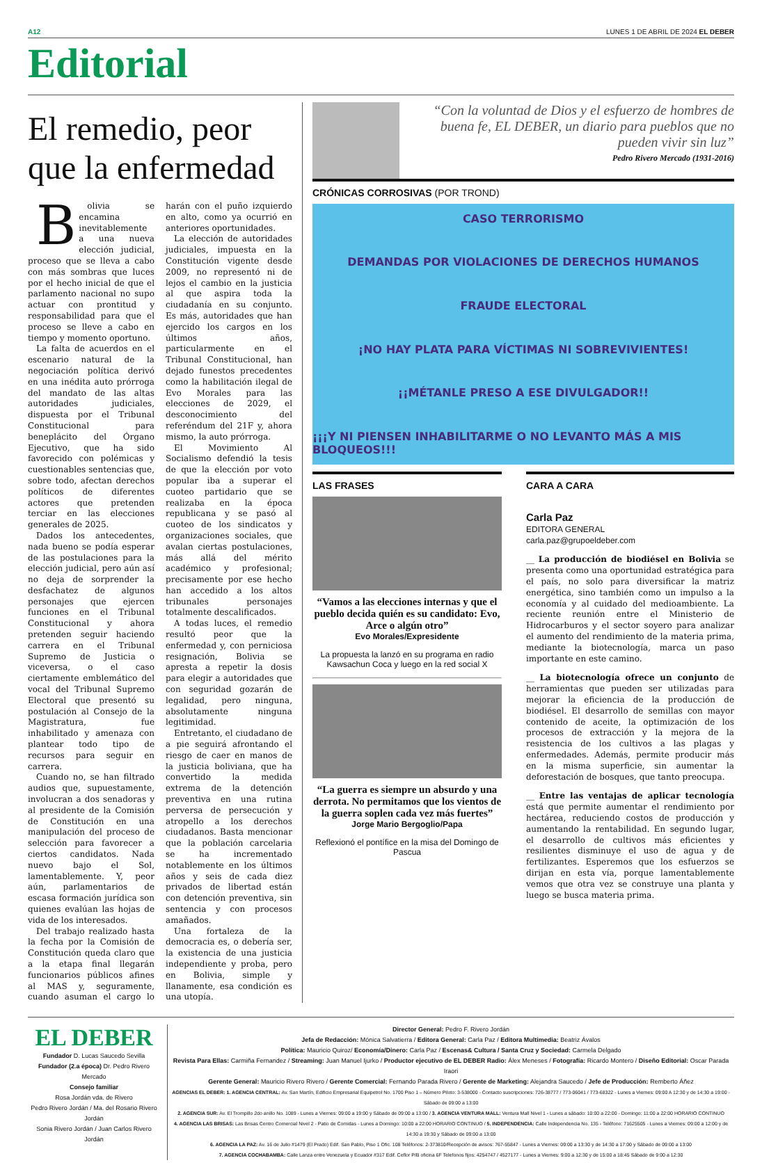A12 LUNES 1 DE ABRIL DE 2024 EL DEBER
Editorial
El remedio, peor que la enfermedad
Bolivia se encamina inevitablemente a una nueva elección judicial, proceso que se lleva a cabo con más sombras que luces por el hecho inicial de que el parlamento nacional no supo actuar con prontitud y responsabilidad para que el proceso se lleve a cabo en tiempo y momento oportuno.
La falta de acuerdos en el escenario natural de la negociación política derivó en una inédita auto prórroga del mandato de las altas autoridades judiciales, dispuesta por el Tribunal Constitucional para beneplácito del Órgano Ejecutivo, que ha sido favorecido con polémicas y cuestionables sentencias que, sobre todo, afectan derechos políticos de diferentes actores que pretenden terciar en las elecciones generales de 2025.
Dados los antecedentes, nada bueno se podía esperar de las postulaciones para la elección judicial, pero aún así no deja de sorprender la desfachatez de algunos personajes que ejercen funciones en el Tribunal Constitucional y ahora pretenden seguir haciendo carrera en el Tribunal Supremo de Justicia o viceversa, o el caso ciertamente emblemático del vocal del Tribunal Supremo Electoral que presentó su postulación al Consejo de la Magistratura, fue inhabilitado y amenaza con plantear todo tipo de recursos para seguir en carrera.
Cuando no, se han filtrado audios que, supuestamente, involucran a dos senadoras y al presidente de la Comisión de Constitución en una manipulación del proceso de selección para favorecer a ciertos candidatos. Nada nuevo bajo el Sol, lamentablemente. Y, peor aún, parlamentarios de escasa formación jurídica son quienes evalúan las hojas de vida de los interesados.
Del trabajo realizado hasta la fecha por la Comisión de Constitución queda claro que a la etapa final llegarán funcionarios públicos afines al MAS y, seguramente, cuando asuman el cargo lo harán con el puño izquierdo en alto, como ya ocurrió en anteriores oportunidades.
La elección de autoridades judiciales, impuesta en la Constitución vigente desde 2009, no representó ni de lejos el cambio en la justicia al que aspira toda la ciudadanía en su conjunto. Es más, autoridades que han ejercido los cargos en los últimos años, particularmente en el Tribunal Constitucional, han dejado funestos precedentes como la habilitación ilegal de Evo Morales para las elecciones de 2029, el desconocimiento del referéndum del 21F y, ahora mismo, la auto prórroga.
El Movimiento Al Socialismo defendió la tesis de que la elección por voto popular iba a superar el cuoteo partidario que se realizaba en la época republicana y se pasó al cuoteo de los sindicatos y organizaciones sociales, que avalan ciertas postulaciones, más allá del mérito académico y profesional; precisamente por ese hecho han accedido a los altos tribunales personajes totalmente descalificados.
A todas luces, el remedio resultó peor que la enfermedad y, con perniciosa resignación, Bolivia se apresta a repetir la dosis para elegir a autoridades que con seguridad gozarán de legalidad, pero ninguna, absolutamente ninguna legitimidad.
Entretanto, el ciudadano de a pie seguirá afrontando el riesgo de caer en manos de la justicia boliviana, que ha convertido la medida extrema de la detención preventiva en una rutina perversa de persecución y atropello a los derechos ciudadanos. Basta mencionar que la población carcelaria se ha incrementado notablemente en los últimos años y seis de cada diez privados de libertad están con detención preventiva, sin sentencia y con procesos amañados.
Una fortaleza de la democracia es, o debería ser, la existencia de una justicia independiente y proba, pero en Bolivia, simple y llanamente, esa condición es una utopía.
“Con la voluntad de Dios y el esfuerzo de hombres de buena fe, EL DEBER, un diario para pueblos que no pueden vivir sin luz”
Pedro Rivero Mercado (1931-2016)
CRÓNICAS CORROSIVAS (POR TROND)
CASO TERRORISMO DEMANDAS POR VIOLACIONES DE DERECHOS HUMANOS FRAUDE ELECTORAL ¡NO HAY PLATA PARA VÍCTIMAS NI SOBREVIVIENTES! ¡¡MÉTANLE PRESO A ESE DIVULGADOR!! ¡¡¡Y NI PIENSEN INHABILITARME O NO LEVANTO MÁS A MIS BLOQUEOS!!!
LAS FRASES
“Vamos a las elecciones internas y que el pueblo decida quién es su candidato: Evo, Arce o algún otro”
Evo Morales/Expresidente
La propuesta la lanzó en su programa en radio Kawsachun Coca y luego en la red social X
“La guerra es siempre un absurdo y una derrota. No permitamos que los vientos de la guerra soplen cada vez más fuertes”
Jorge Mario Bergoglio/Papa
Reflexionó el pontífice en la misa del Domingo de Pascua
CARA A CARA
Carla Paz
EDITORA GENERAL
carla.paz@grupoeldeber.com
__ La producción de biodiésel en Bolivia se presenta como una oportunidad estratégica para el país, no solo para diversificar la matriz energética, sino también como un impulso a la economía y al cuidado del medioambiente. La reciente reunión entre el Ministerio de Hidrocarburos y el sector soyero para analizar el aumento del rendimiento de la materia prima, mediante la biotecnología, marca un paso importante en este camino.
__ La biotecnología ofrece un conjunto de herramientas que pueden ser utilizadas para mejorar la eficiencia de la producción de biodiésel. El desarrollo de semillas con mayor contenido de aceite, la optimización de los procesos de extracción y la mejora de la resistencia de los cultivos a las plagas y enfermedades. Además, permite producir más en la misma superficie, sin aumentar la deforestación de bosques, que tanto preocupa.
__ Entre las ventajas de aplicar tecnología está que permite aumentar el rendimiento por hectárea, reduciendo costos de producción y aumentando la rentabilidad. En segundo lugar, el desarrollo de cultivos más eficientes y resilientes disminuye el uso de agua y de fertilizantes. Esperemos que los esfuerzos se dirijan en esta vía, porque lamentablemente vemos que otra vez se construye una planta y luego se busca materia prima.
EL DEBER
Fundador D. Lucas Saucedo Sevilla
Fundador (2.a época) Dr. Pedro Rivero Mercado
Consejo familiar
Rosa Jordán vda. de Rivero
Pedro Rivero Jordán / Ma. del Rosario Rivero Jordán
Sonia Rivero Jordán / Juan Carlos Rivero Jordán
Director General: Pedro F. Rivero Jordán
Jefa de Redacción: Mónica Salvatierra / Editora General: Carla Paz / Editora Multimedia: Beatriz Ávalos
Política: Mauricio Quiroz/ Economía/Dinero: Carla Paz / Escenas& Cultura / Santa Cruz y Sociedad: Carmela Delgado
Revista Para Ellas: Carmiña Fernandez / Streaming: Juan Manuel Ijurko / Productor ejecutivo de EL DEBER Radio: Álex Meneses / Fotografía: Ricardo Montero / Diseño Editorial: Oscar Parada Iraori
Gerente General: Mauricio Rivero Rivero / Gerente Comercial: Fernando Parada Rivero / Gerente de Marketing: Alejandra Saucedo / Jefe de Producción: Remberto Áñez
AGENCIAS EL DEBER: 1. AGENCIA CENTRAL: Av. San Martín, Edificio Empresarial Equipetrol No. 1700 Piso 1 – Número Piloto: 3-538000 - Contacto suscripciones: 726-38777 / 773-06041 / 773-68322 - Lunes a Viernes: 09:00 A 12:30 y de 14:30 a 19:00 - Sábado de 09:00 a 13:00
2. AGENCIA SUR: Av. El Trompillo 2do anillo No. 1089 - Lunes a Viernes: 09:00 a 19:00 y Sábado de 09:00 a 13:00 / 3. AGENCIA VENTURA MALL: Ventura Mall Nivel 1 - Lunes a sábado: 10:00 a 22:00 - Domingo: 11:00 a 22:00 HORARIO CONTINUO
4. AGENCIA LAS BRISAS: Las Brisas Centro Comercial Nivel 2 - Patio de Comidas - Lunes a Domingo: 10:00 a 22:00 HORARIO CONTINUO / 5. INDEPENDENCIA: Calle Independencia No. 135 - Teléfono: 71625505 - Lunes a Viernes: 09:00 a 12:00 y de 14:30 a 19:30 y Sábado de 09:00 a 13:00
6. AGENCIA LA PAZ: Av. 16 de Julio #1479 (El Prado) Edif. San Pablo, Piso 1 Ofic. 108 Teléfonos: 2-373810/Recepción de avisos: 767-55847 - Lunes a Viernes: 09:00 a 13:30 y de 14:30 a 17:00 y Sábado de 09:00 a 13:00
7. AGENCIA COCHABAMBA: Calle Lanza entre Venezuela y Ecuador #317 Edif. Ceflor P/B oficina 6F Telefonos fijos: 4254747 / 4527177 - Lunes a Viernes: 9:00 a 12:30 y de 15:00 a 18:45 Sábado de 9:00 a 12:30